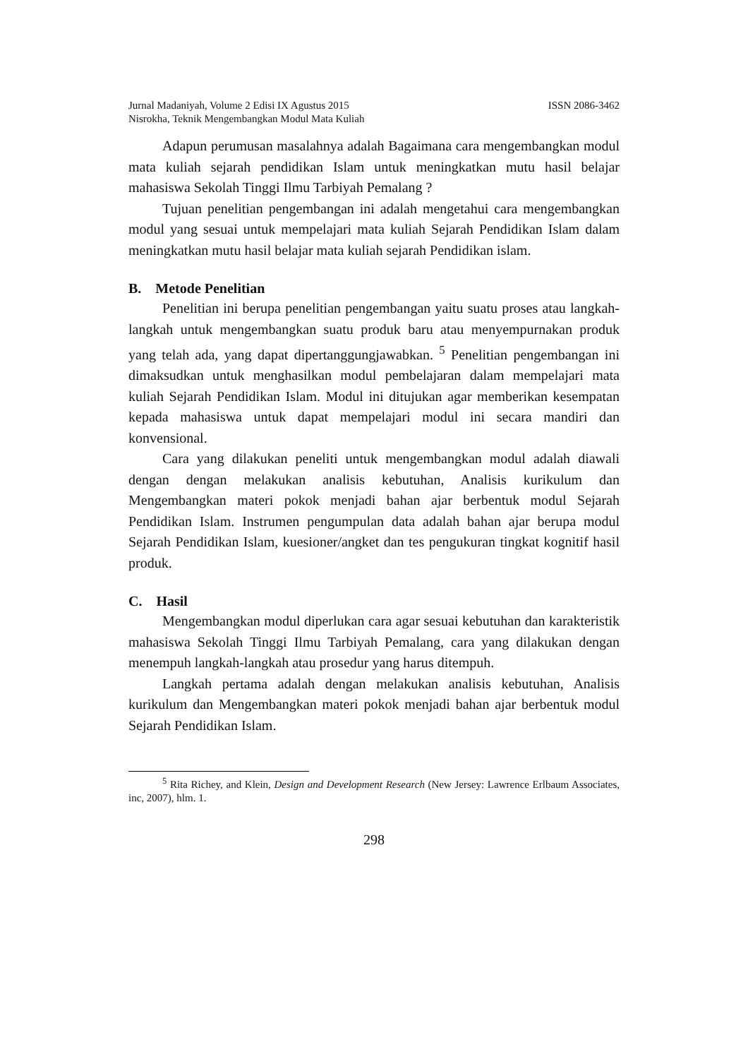ISSN 2086-3462 Jurnal Madaniyah, Volume 2 Edisi IX Agustus 2015
Nisrokha, Teknik Mengembangkan Modul Mata Kuliah
Adapun perumusan masalahnya adalah Bagaimana cara mengembangkan modul mata kuliah sejarah pendidikan Islam untuk meningkatkan mutu hasil belajar mahasiswa Sekolah Tinggi Ilmu Tarbiyah Pemalang ?
Tujuan penelitian pengembangan ini adalah mengetahui cara mengembangkan modul yang sesuai untuk mempelajari mata kuliah Sejarah Pendidikan Islam dalam meningkatkan mutu hasil belajar mata kuliah sejarah Pendidikan islam.
B. Metode Penelitian
Penelitian ini berupa penelitian pengembangan yaitu suatu proses atau langkah-langkah untuk mengembangkan suatu produk baru atau menyempurnakan produk yang telah ada, yang dapat dipertanggungjawabkan. <sup>5</sup> Penelitian pengembangan ini dimaksudkan untuk menghasilkan modul pembelajaran dalam mempelajari mata kuliah Sejarah Pendidikan Islam. Modul ini ditujukan agar memberikan kesempatan kepada mahasiswa untuk dapat mempelajari modul ini secara mandiri dan konvensional.
Cara yang dilakukan peneliti untuk mengembangkan modul adalah diawali dengan dengan melakukan analisis kebutuhan, Analisis kurikulum dan Mengembangkan materi pokok menjadi bahan ajar berbentuk modul Sejarah Pendidikan Islam. Instrumen pengumpulan data adalah bahan ajar berupa modul Sejarah Pendidikan Islam, kuesioner/angket dan tes pengukuran tingkat kognitif hasil produk.
C. Hasil
Mengembangkan modul diperlukan cara agar sesuai kebutuhan dan karakteristik mahasiswa Sekolah Tinggi Ilmu Tarbiyah Pemalang, cara yang dilakukan dengan menempuh langkah-langkah atau prosedur yang harus ditempuh.
Langkah pertama adalah dengan melakukan analisis kebutuhan, Analisis kurikulum dan Mengembangkan materi pokok menjadi bahan ajar berbentuk modul Sejarah Pendidikan Islam.
<sup>5</sup> Rita Richey, and Klein, Design and Development Research (New Jersey: Lawrence Erlbaum Associates, inc, 2007), hlm. 1.
298